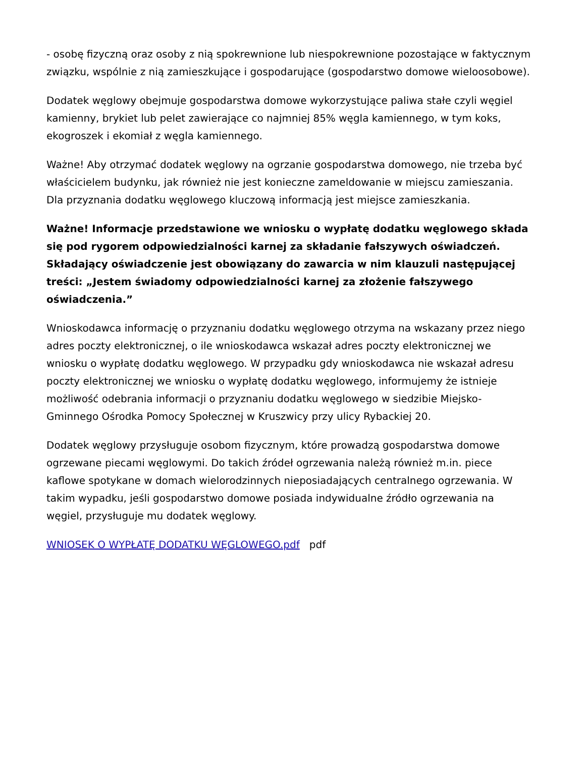- osobę fizyczną oraz osoby z nią spokrewnione lub niespokrewnione pozostające w faktycznym związku, wspólnie z nią zamieszkujące i gospodarujące (gospodarstwo domowe wieloosobowe).
Dodatek węglowy obejmuje gospodarstwa domowe wykorzystujące paliwa stałe czyli węgiel kamienny, brykiet lub pelet zawierające co najmniej 85% węgla kamiennego, w tym koks, ekogroszek i ekomiał z węgla kamiennego.
Ważne! Aby otrzymać dodatek węglowy na ogrzanie gospodarstwa domowego, nie trzeba być właścicielem budynku, jak również nie jest konieczne zameldowanie w miejscu zamieszania. Dla przyznania dodatku węglowego kluczową informacją jest miejsce zamieszkania.
Ważne! Informacje przedstawione we wniosku o wypłatę dodatku węglowego składa się pod rygorem odpowiedzialności karnej za składanie fałszywych oświadczeń. Składający oświadczenie jest obowiązany do zawarcia w nim klauzuli następującej treści: „Jestem świadomy odpowiedzialności karnej za złożenie fałszywego oświadczenia.”
Wnioskodawca informację o przyznaniu dodatku węglowego otrzyma na wskazany przez niego adres poczty elektronicznej, o ile wnioskodawca wskazał adres poczty elektronicznej we wniosku o wypłatę dodatku węglowego. W przypadku gdy wnioskodawca nie wskazał adresu poczty elektronicznej we wniosku o wypłatę dodatku węglowego, informujemy że istnieje możliwość odebrania informacji o przyznaniu dodatku węglowego w siedzibie Miejsko-Gminnego Ośrodka Pomocy Społecznej w Kruszwicy przy ulicy Rybackiej 20.
Dodatek węglowy przysługuje osobom fizycznym, które prowadzą gospodarstwa domowe ogrzewane piecami węglowymi. Do takich źródeł ogrzewania należą również m.in. piece kaflowe spotykane w domach wielorodzinnych nieposiadających centralnego ogrzewania. W takim wypadku, jeśli gospodarstwo domowe posiada indywidualne źródło ogrzewania na węgiel, przysługuje mu dodatek węglowy.
WNIOSEK O WYPŁATĘ DODATKU WĘGLOWEGO.pdf pdf